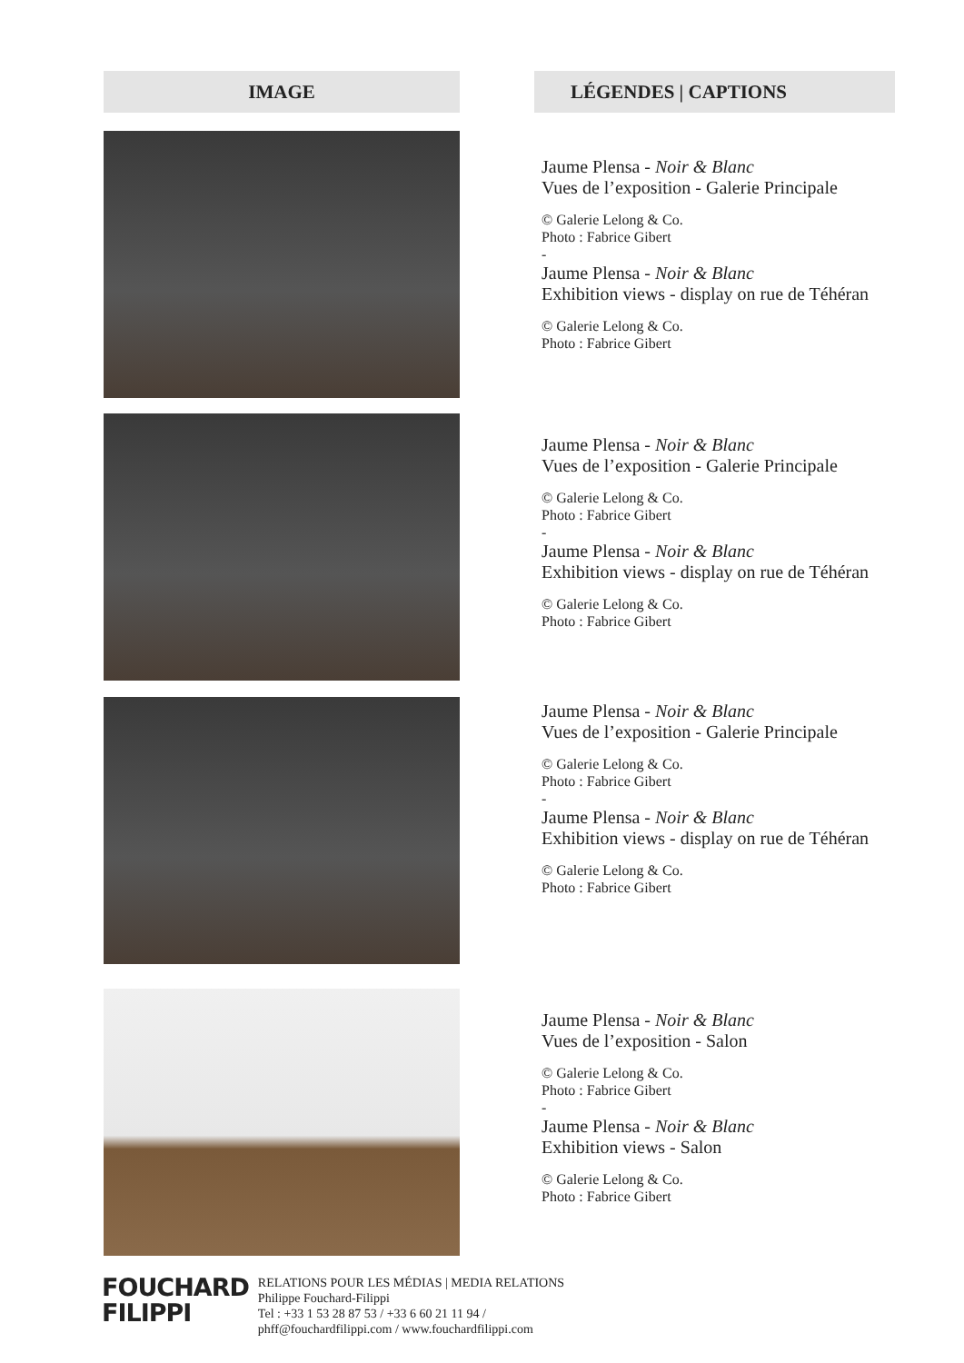| IMAGE | | LÉGENDES / CAPTIONS |
| --- | --- | --- |
| | Jaume Plensa - Noir & Blanc Vues de l’exposition - Galerie Principale © Galerie Lelong & Co. Photo : Fabrice Gibert - Jaume Plensa - Noir & Blanc Exhibition views - display on rue de Téhéran © Galerie Lelong & Co. Photo : Fabrice Gibert | |
| | Jaume Plensa - Noir & Blanc Vues de l’exposition - Galerie Principale © Galerie Lelong & Co. Photo : Fabrice Gibert - Jaume Plensa - Noir & Blanc Exhibition views - display on rue de Téhéran © Galerie Lelong & Co. Photo : Fabrice Gibert | |
| | Jaume Plensa - Noir & Blanc Vues de l’exposition - Galerie Principale © Galerie Lelong & Co. Photo : Fabrice Gibert - Jaume Plensa - Noir & Blanc Exhibition views - display on rue de Téhéran © Galerie Lelong & Co. Photo : Fabrice Gibert | |
| | Jaume Plensa - Noir & Blanc Vues de l’exposition - Salon © Galerie Lelong & Co. Photo : Fabrice Gibert - Jaume Plensa - Noir & Blanc Exhibition views - Salon © Galerie Lelong & Co. Photo : Fabrice Gibert | |
FOUCHARD
FILIPPI
RELATIONS POUR LES MÉDIAS | MEDIA RELATIONS
Philippe Fouchard-Filippi
Tel : +33 1 53 28 87 53 / +33 6 60 21 11 94 /
phff@fouchardfilippi.com / www.fouchardfilippi.com